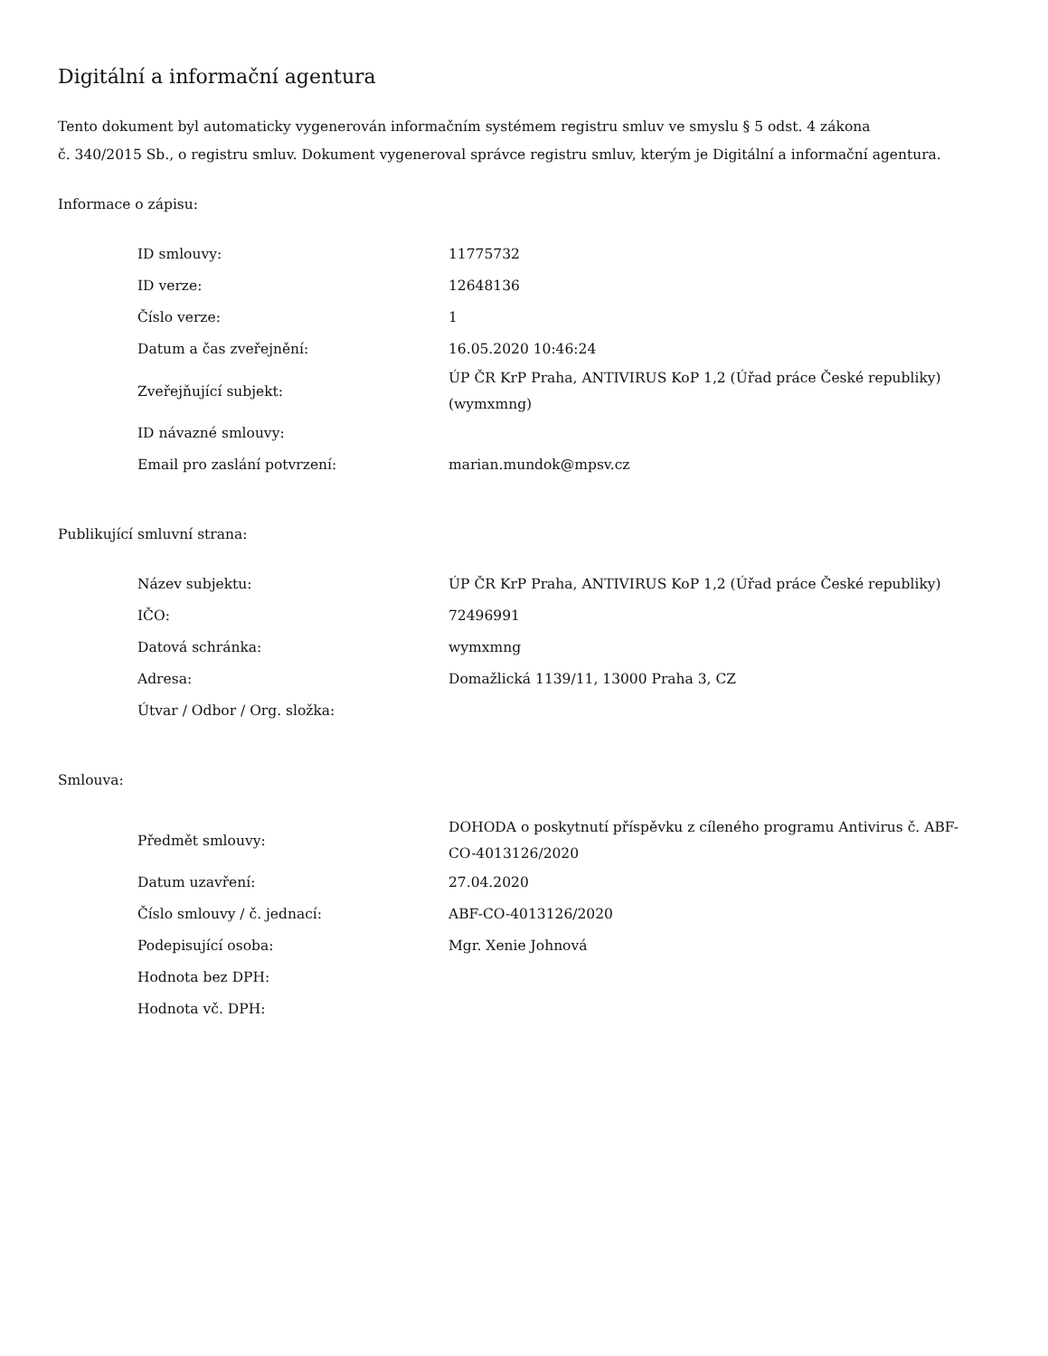Digitální a informační agentura
Tento dokument byl automaticky vygenerován informačním systémem registru smluv ve smyslu § 5 odst. 4 zákona
č. 340/2015 Sb., o registru smluv. Dokument vygeneroval správce registru smluv, kterým je Digitální a informační agentura.
Informace o zápisu:
| ID smlouvy: | 11775732 |
| ID verze: | 12648136 |
| Číslo verze: | 1 |
| Datum a čas zveřejnění: | 16.05.2020 10:46:24 |
| Zveřejňující subjekt: | ÚP ČR KrP Praha, ANTIVIRUS KoP 1,2 (Úřad práce České republiky) (wymxmng) |
| ID návazné smlouvy: | |
| Email pro zaslání potvrzení: | marian.mundok@mpsv.cz |
Publikující smluvní strana:
| Název subjektu: | ÚP ČR KrP Praha, ANTIVIRUS KoP 1,2 (Úřad práce České republiky) |
| IČO: | 72496991 |
| Datová schránka: | wymxmng |
| Adresa: | Domažlická 1139/11, 13000 Praha 3, CZ |
| Útvar / Odbor / Org. složka: | |
Smlouva:
| Předmět smlouvy: | DOHODA o poskytnutí příspěvku z cíleného programu Antivirus č. ABF-CO-4013126/2020 |
| Datum uzavření: | 27.04.2020 |
| Číslo smlouvy / č. jednací: | ABF-CO-4013126/2020 |
| Podepisující osoba: | Mgr. Xenie Johnová |
| Hodnota bez DPH: | |
| Hodnota vč. DPH: | |